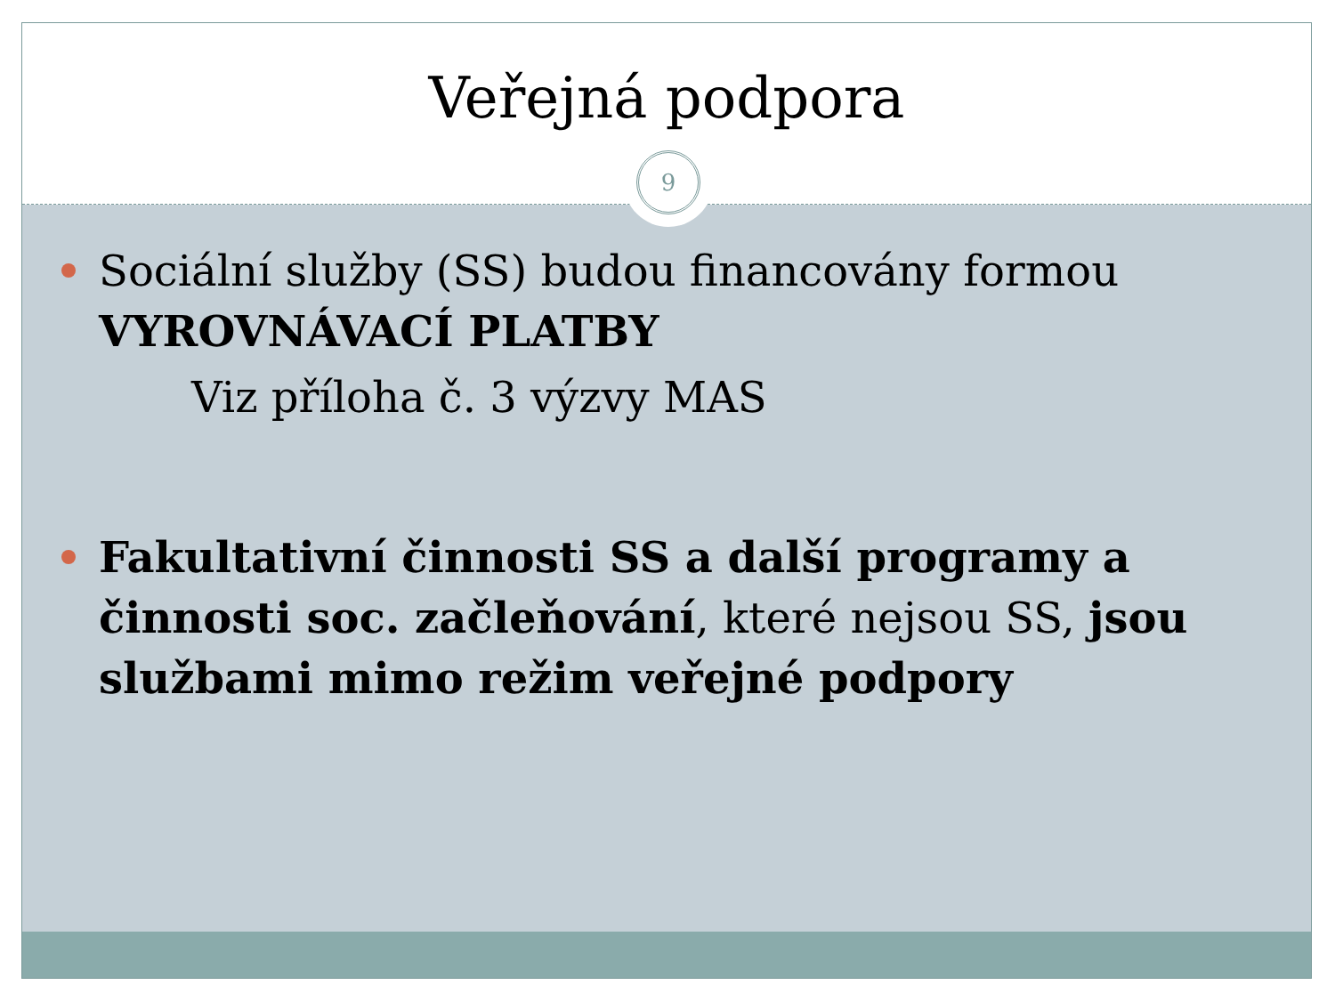Veřejná podpora
9
Sociální služby (SS) budou financovány formou VYROVNÁVACÍ PLATBY
Viz příloha č. 3 výzvy MAS
Fakultativní činnosti SS a další programy a činnosti soc. začleňování, které nejsou SS, jsou službami mimo režim veřejné podpory